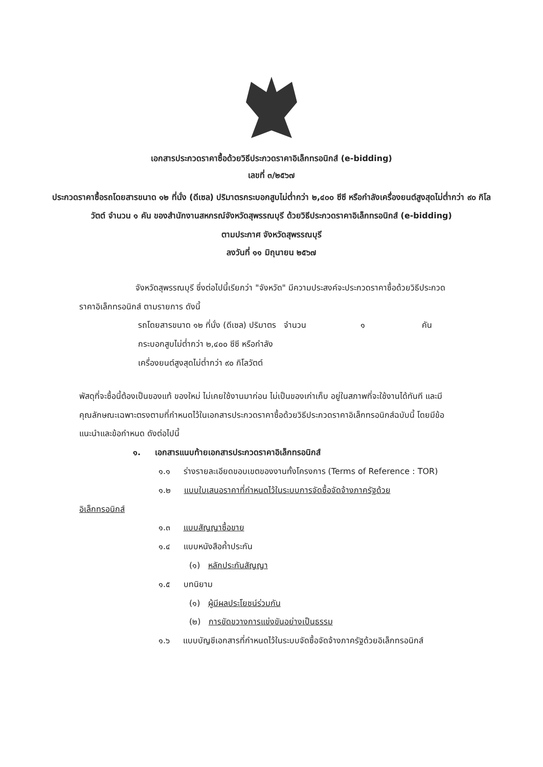เอกสารประกวดราคาซื้อด้วยวิธีประกวดราคาอิเล็กทรอนิกส์ (e-bidding)
เลขที่ ๓/๒๕๖๗
ประกวดราคาซื้อรถโดยสารขนาด ๑๒ ที่นั่ง (ดีเซล) ปริมาตรกระบอกสูบไม่ต่ำกว่า ๒,๔๐๐ ซีซี หรือกำลังเครื่องยนต์สูงสุดไม่ต่ำกว่า ๙๐ กิโลวัตต์ จำนวน ๑ คัน ของสำนักงานสหกรณ์จังหวัดสุพรรณบุรี ด้วยวิธีประกวดราคาอิเล็กทรอนิกส์ (e-bidding)
ตามประกาศ จังหวัดสุพรรณบุรี
ลงวันที่ ๑๑ มิถุนายน ๒๕๖๗
จังหวัดสุพรรณบุรี ซึ่งต่อไปนี้เรียกว่า "จังหวัด" มีความประสงค์จะประกวดราคาซื้อด้วยวิธีประกวดราคาอิเล็กทรอนิกส์ ตามรายการ ดังนี้
รถโดยสารขนาด ๑๒ ที่นั่ง (ดีเซล) ปริมาตรกระบอกสูบไม่ต่ำกว่า ๒,๔๐๐ ซีซี หรือกำลังเครื่องยนต์สูงสุดไม่ต่ำกว่า ๙๐ กิโลวัตต์
จำนวน ๑ คัน
พัสดุที่จะซื้อนี้ต้องเป็นของแท้ ของใหม่ ไม่เคยใช้งานมาก่อน ไม่เป็นของเก่าเก็บ อยู่ในสภาพที่จะใช้งานได้ทันที และมีคุณลักษณะเฉพาะตรงตามที่กำหนดไว้ในเอกสารประกวดราคาซื้อด้วยวิธีประกวดราคาอิเล็กทรอนิกส์ฉบับนี้ โดยมีข้อแนะนำและข้อกำหนด ดังต่อไปนี้
๑. เอกสารแนบท้ายเอกสารประกวดราคาอิเล็กทรอนิกส์
๑.๑ ร่างรายละเอียดขอบเขตของงานทั้งโครงการ (Terms of Reference : TOR)
๑.๒ แบบใบเสนอราคาที่กำหนดไว้ในระบบการจัดซื้อจัดจ้างภาครัฐด้วย
อิเล็กทรอนิกส์
๑.๓ แบบสัญญาซื้อขาย
๑.๔ แบบหนังสือค้ำประกัน
(๑) หลักประกันสัญญา
๑.๕ บทนิยาม
(๑) ผู้มีผลประโยชน์ร่วมกัน
(๒) การขัดขวางการแข่งขันอย่างเป็นธรรม
๑.๖ แบบบัญชีเอกสารที่กำหนดไว้ในระบบจัดซื้อจัดจ้างภาครัฐด้วยอิเล็กทรอนิกส์